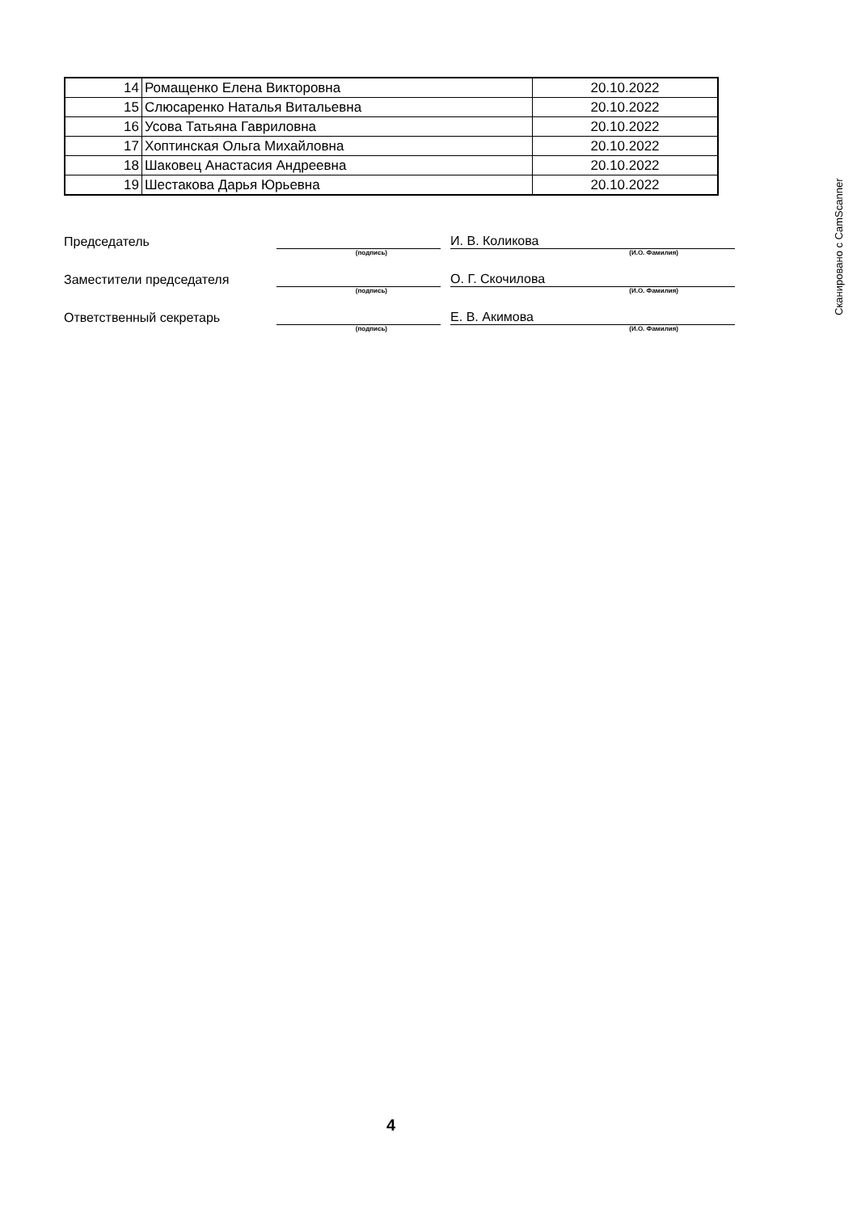| 14 | Ромащенко Елена Викторовна | 20.10.2022 |
| 15 | Слюсаренко Наталья Витальевна | 20.10.2022 |
| 16 | Усова Татьяна Гавриловна | 20.10.2022 |
| 17 | Хоптинская Ольга Михайловна | 20.10.2022 |
| 18 | Шаковец Анастасия Андреевна | 20.10.2022 |
| 19 | Шестакова Дарья Юрьевна | 20.10.2022 |
Председатель
И. В. Коликова
(подпись) (И.О. Фамилия)
Заместители председателя
О. Г. Скочилова
(подпись) (И.О. Фамилия)
Ответственный секретарь
Е. В. Акимова
(подпись) (И.О. Фамилия)
4
Сканировано с CamScanner